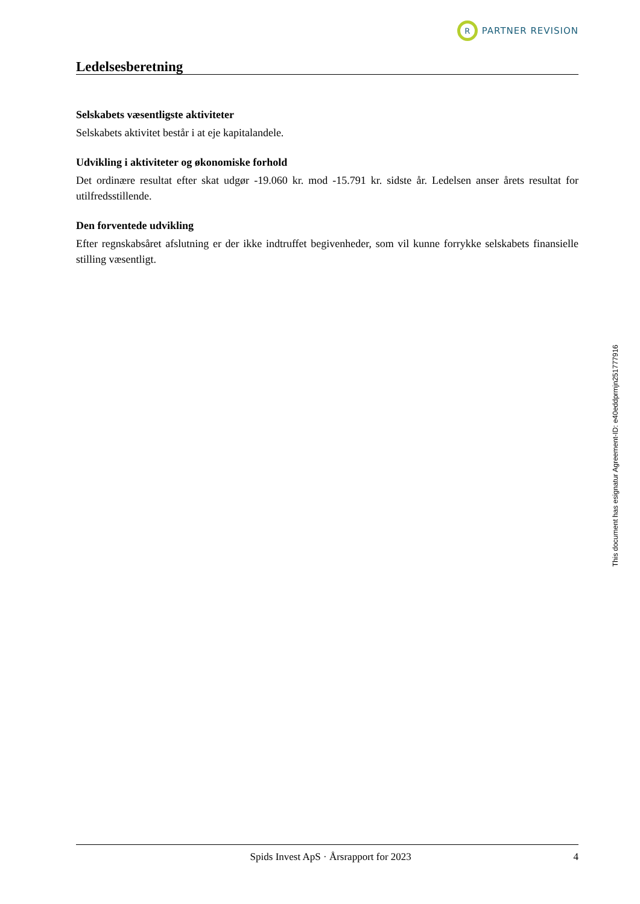R PARTNER REVISION
Ledelsesberetning
Selskabets væsentligste aktiviteter
Selskabets aktivitet består i at eje kapitalandele.
Udvikling i aktiviteter og økonomiske forhold
Det ordinære resultat efter skat udgør -19.060 kr. mod -15.791 kr. sidste år. Ledelsen anser årets resultat for utilfredsstillende.
Den forventede udvikling
Efter regnskabsåret afslutning er der ikke indtruffet begivenheder, som vil kunne forrykke selskabets finansielle stilling væsentligt.
Spids Invest ApS · Årsrapport for 2023 4
This document has esignatur Agreement-ID: e40eddprmjn251777916